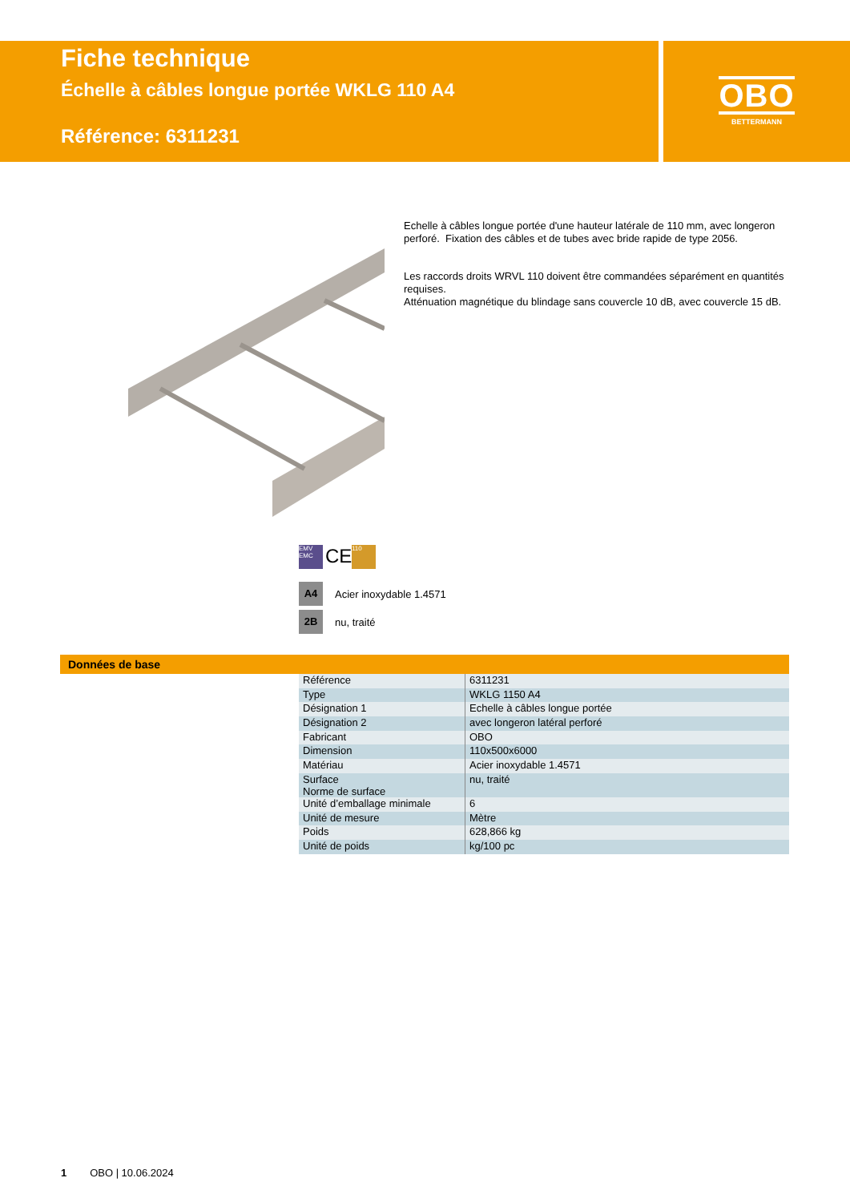Fiche technique
Échelle à câbles longue portée WKLG 110 A4
Référence: 6311231
OBO
BETTERMANN
Echelle à câbles longue portée d'une hauteur latérale de 110 mm, avec longeron perforé. Fixation des câbles et de tubes avec bride rapide de type 2056.
Les raccords droits WRVL 110 doivent être commandées séparément en quantités requises.
Atténuation magnétique du blindage sans couvercle 10 dB, avec couvercle 15 dB.
EMV EMC CE 110
A4 Acier inoxydable 1.4571
2B nu, traité
Données de base
| Référence | 6311231 |
| Type | WKLG 1150 A4 |
| Désignation 1 | Echelle à câbles longue portée |
| Désignation 2 | avec longeron latéral perforé |
| Fabricant | OBO |
| Dimension | 110x500x6000 |
| Matériau | Acier inoxydable 1.4571 |
| Surface Norme de surface | nu, traité |
| Unité d’emballage minimale | 6 |
| Unité de mesure | Mètre |
| Poids | 628,866 kg |
| Unité de poids | kg/100 pc |
1 OBO | 10.06.2024